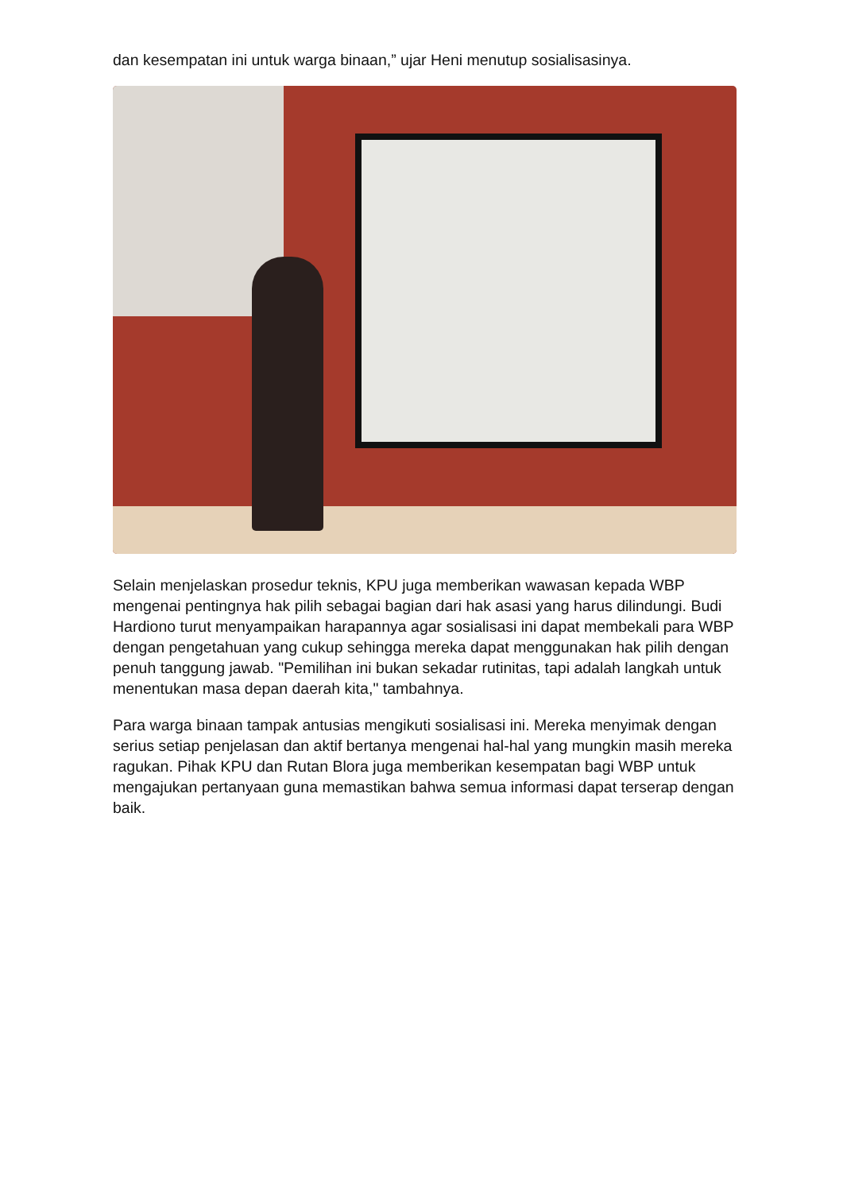dan kesempatan ini untuk warga binaan,” ujar Heni menutup sosialisasinya.
Selain menjelaskan prosedur teknis, KPU juga memberikan wawasan kepada WBP mengenai pentingnya hak pilih sebagai bagian dari hak asasi yang harus dilindungi. Budi Hardiono turut menyampaikan harapannya agar sosialisasi ini dapat membekali para WBP dengan pengetahuan yang cukup sehingga mereka dapat menggunakan hak pilih dengan penuh tanggung jawab. "Pemilihan ini bukan sekadar rutinitas, tapi adalah langkah untuk menentukan masa depan daerah kita," tambahnya.
Para warga binaan tampak antusias mengikuti sosialisasi ini. Mereka menyimak dengan serius setiap penjelasan dan aktif bertanya mengenai hal-hal yang mungkin masih mereka ragukan. Pihak KPU dan Rutan Blora juga memberikan kesempatan bagi WBP untuk mengajukan pertanyaan guna memastikan bahwa semua informasi dapat terserap dengan baik.